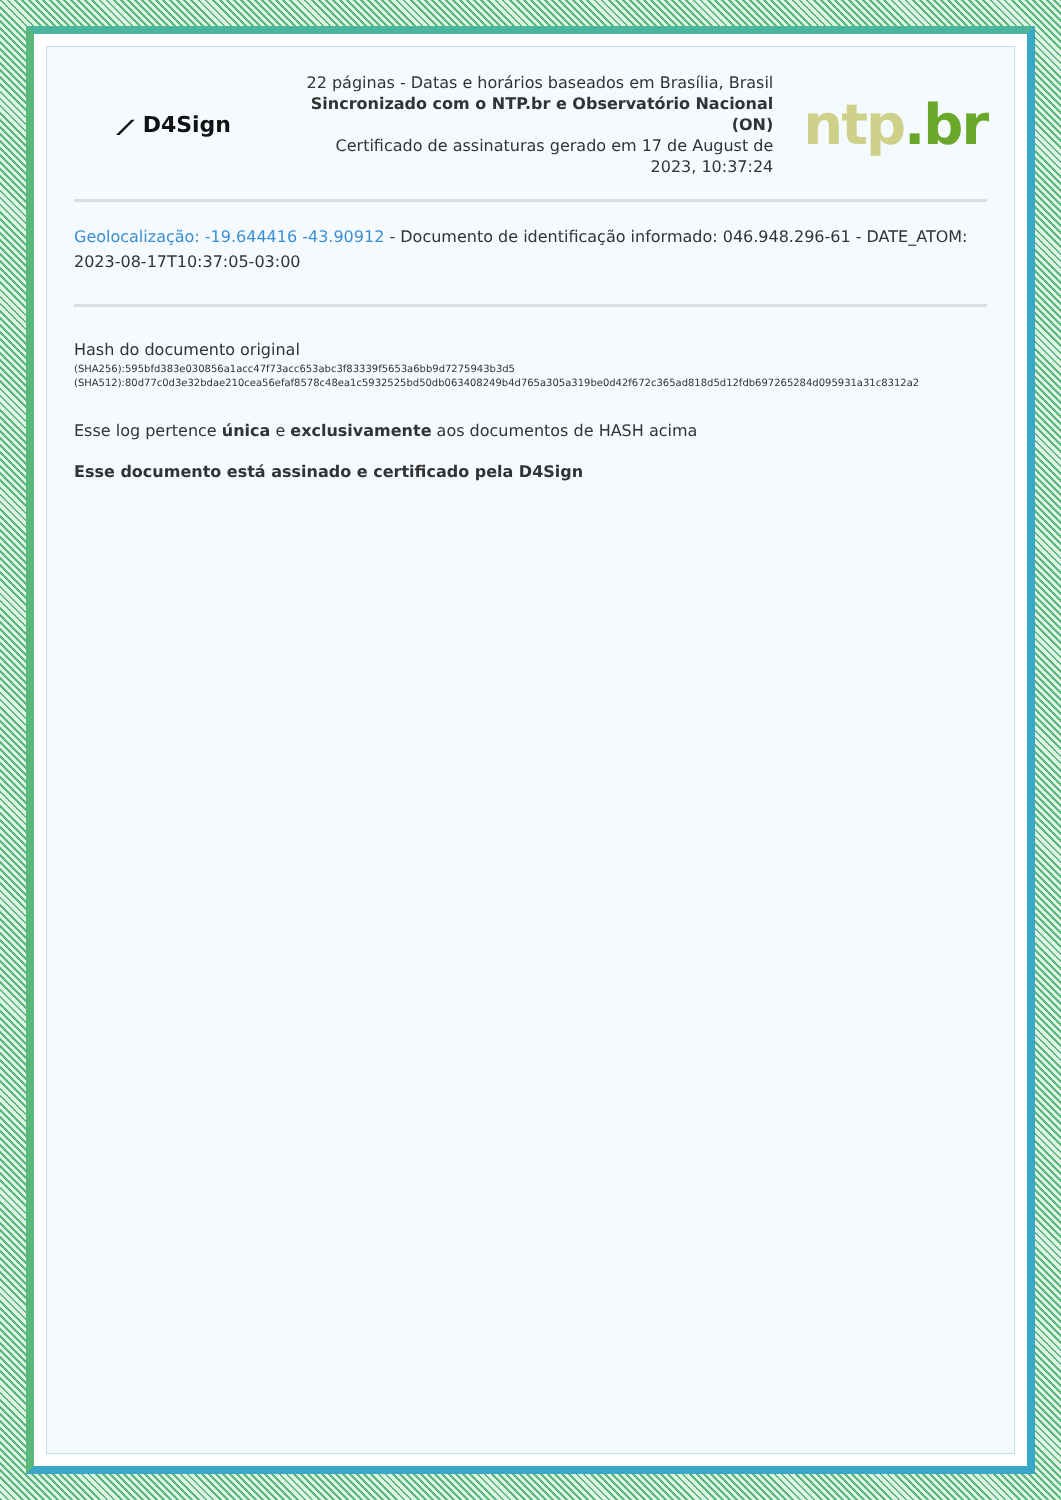⟋ D4Sign
22 páginas - Datas e horários baseados em Brasília, Brasil
Sincronizado com o NTP.br e Observatório Nacional (ON)
Certificado de assinaturas gerado em 17 de August de 2023, 10:37:24
ntp.br
Geolocalização: -19.644416 -43.90912 - Documento de identificação informado: 046.948.296-61 - DATE_ATOM: 2023-08-17T10:37:05-03:00
Hash do documento original
(SHA256):595bfd383e030856a1acc47f73acc653abc3f83339f5653a6bb9d7275943b3d5
(SHA512):80d77c0d3e32bdae210cea56efaf8578c48ea1c5932525bd50db063408249b4d765a305a319be0d42f672c365ad818d5d12fdb697265284d095931a31c8312a2
Esse log pertence única e exclusivamente aos documentos de HASH acima
Esse documento está assinado e certificado pela D4Sign